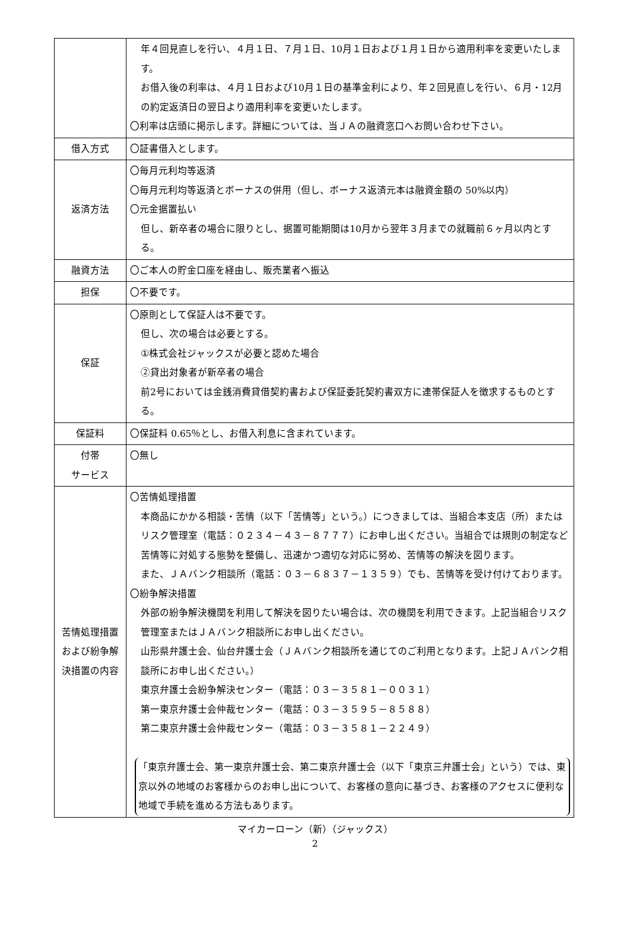| | 年４回見直しを行い、４月１日、７月１日、10月１日および１月１日から適用利率を変更いたします。 お借入後の利率は、４月１日および10月１日の基準金利により、年２回見直しを行い、６月・12月の約定返済日の翌日より適用利率を変更いたします。 〇利率は店頭に掲示します。詳細については、当ＪＡの融資窓口へお問い合わせ下さい。 |
| 借入方式 | 〇証書借入とします。 |
| 返済方法 | 〇毎月元利均等返済 〇毎月元利均等返済とボーナスの併用（但し、ボーナス返済元本は融資金額の 50%以内） 〇元金据置払い 但し、新卒者の場合に限りとし、据置可能期間は10月から翌年３月までの就職前６ヶ月以内とする。 |
| 融資方法 | 〇ご本人の貯金口座を経由し、販売業者へ振込 |
| 担保 | 〇不要です。 |
| 保証 | 〇原則として保証人は不要です。 但し、次の場合は必要とする。 ①株式会社ジャックスが必要と認めた場合 ②貸出対象者が新卒者の場合 前2号においては金銭消費貸借契約書および保証委託契約書双方に連帯保証人を徴求するものとする。 |
| 保証料 | 〇保証料 0.65％とし、お借入利息に含まれています。 |
| 付帯 サービス | 〇無し |
| 苦情処理措置および紛争解決措置の内容 | 〇苦情処理措置 本商品にかかる相談・苦情（以下「苦情等」という。）につきましては、当組合本支店（所）またはリスク管理室（電話：０２３４－４３－８７７７）にお申し出ください。当組合では規則の制定など苦情等に対処する態勢を整備し、迅速かつ適切な対応に努め、苦情等の解決を図ります。 また、ＪＡバンク相談所（電話：０３－６８３７－１３５９）でも、苦情等を受け付けております。 〇紛争解決措置 外部の紛争解決機関を利用して解決を図りたい場合は、次の機関を利用できます。上記当組合リスク管理室またはＪＡバンク相談所にお申し出ください。 山形県弁護士会、仙台弁護士会（ＪＡバンク相談所を通じてのご利用となります。上記ＪＡバンク相談所にお申し出ください。） 東京弁護士会紛争解決センター（電話：０３－３５８１－００３１） 第一東京弁護士会仲裁センター（電話：０３－３５９５－８５８８） 第二東京弁護士会仲裁センター（電話：０３－３５８１－２２４９） 「東京弁護士会、第一東京弁護士会、第二東京弁護士会（以下「東京三弁護士会」という）では、東京以外の地域のお客様からのお申し出について、お客様の意向に基づき、お客様のアクセスに便利な地域で手続を進める方法もあります。 |
マイカーローン（新）（ジャックス）
2